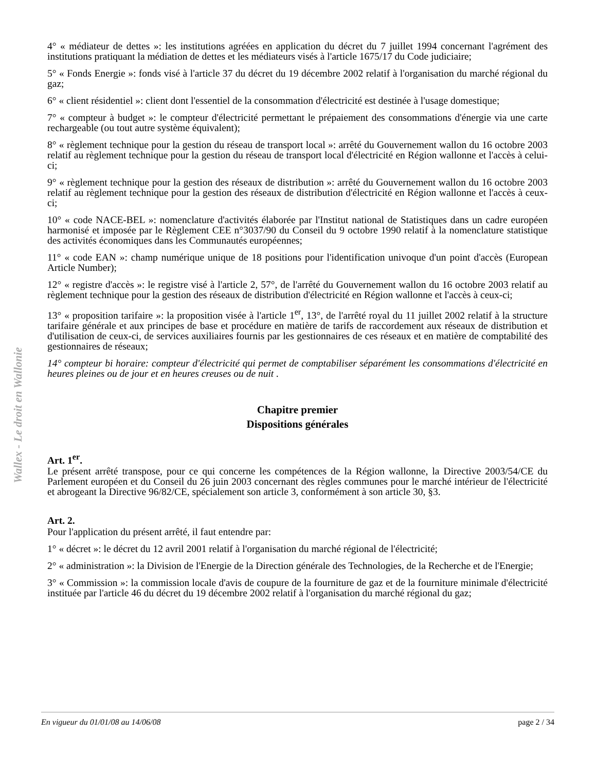Wallex - Le droit en Wallonie
4° « médiateur de dettes »: les institutions agréées en application du décret du 7 juillet 1994 concernant l'agrément des institutions pratiquant la médiation de dettes et les médiateurs visés à l'article 1675/17 du Code judiciaire;
5° « Fonds Energie »: fonds visé à l'article 37 du décret du 19 décembre 2002 relatif à l'organisation du marché régional du gaz;
6° « client résidentiel »: client dont l'essentiel de la consommation d'électricité est destinée à l'usage domestique;
7° « compteur à budget »: le compteur d'électricité permettant le prépaiement des consommations d'énergie via une carte rechargeable (ou tout autre système équivalent);
8° « règlement technique pour la gestion du réseau de transport local »: arrêté du Gouvernement wallon du 16 octobre 2003 relatif au règlement technique pour la gestion du réseau de transport local d'électricité en Région wallonne et l'accès à celui-ci;
9° « règlement technique pour la gestion des réseaux de distribution »: arrêté du Gouvernement wallon du 16 octobre 2003 relatif au règlement technique pour la gestion des réseaux de distribution d'électricité en Région wallonne et l'accès à ceux-ci;
10° « code NACE-BEL »: nomenclature d'activités élaborée par l'Institut national de Statistiques dans un cadre européen harmonisé et imposée par le Règlement CEE n°3037/90 du Conseil du 9 octobre 1990 relatif à la nomenclature statistique des activités économiques dans les Communautés européennes;
11° « code EAN »: champ numérique unique de 18 positions pour l'identification univoque d'un point d'accès (European Article Number);
12° « registre d'accès »: le registre visé à l'article 2, 57°, de l'arrêté du Gouvernement wallon du 16 octobre 2003 relatif au règlement technique pour la gestion des réseaux de distribution d'électricité en Région wallonne et l'accès à ceux-ci;
13° « proposition tarifaire »: la proposition visée à l'article 1<sup>er</sup>, 13°, de l'arrêté royal du 11 juillet 2002 relatif à la structure tarifaire générale et aux principes de base et procédure en matière de tarifs de raccordement aux réseaux de distribution et d'utilisation de ceux-ci, de services auxiliaires fournis par les gestionnaires de ces réseaux et en matière de comptabilité des gestionnaires de réseaux;
14° compteur bi horaire: compteur d'électricité qui permet de comptabiliser séparément les consommations d'électricité en heures pleines ou de jour et en heures creuses ou de nuit .
Chapitre premier
Dispositions générales
Art. 1<sup>er</sup>.
Le présent arrêté transpose, pour ce qui concerne les compétences de la Région wallonne, la Directive 2003/54/CE du Parlement européen et du Conseil du 26 juin 2003 concernant des règles communes pour le marché intérieur de l'électricité et abrogeant la Directive 96/82/CE, spécialement son article 3, conformément à son article 30, §3.
Art. 2.
Pour l'application du présent arrêté, il faut entendre par:
1° « décret »: le décret du 12 avril 2001 relatif à l'organisation du marché régional de l'électricité;
2° « administration »: la Division de l'Energie de la Direction générale des Technologies, de la Recherche et de l'Energie;
3° « Commission »: la commission locale d'avis de coupure de la fourniture de gaz et de la fourniture minimale d'électricité instituée par l'article 46 du décret du 19 décembre 2002 relatif à l'organisation du marché régional du gaz;
En vigueur du 01/01/08 au 14/06/08 page 2 / 34